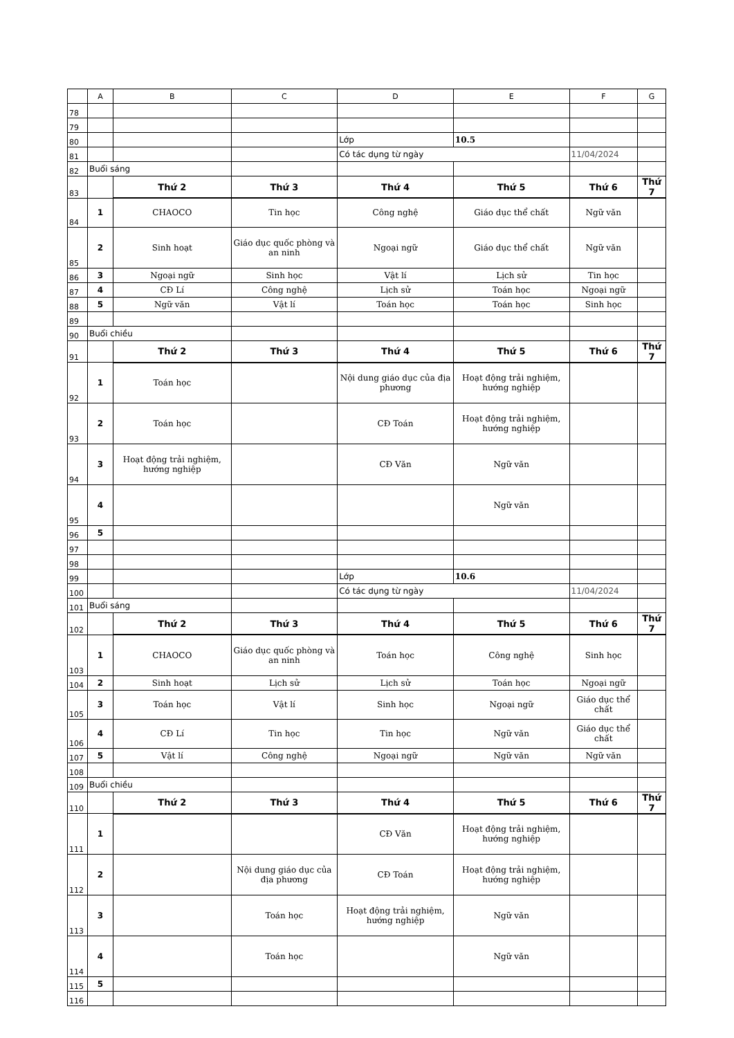| | A | B | C | D | E | F | G |
| --- | --- | --- | --- | --- | --- | --- | --- |
| 78 | | | | | | | |
| 79 | | | | | | | |
| 80 | | | | Lớp | 10.5 | | |
| 81 | | | | Có tác dụng từ ngày | | 11/04/2024 | |
| 82 | Buổi sáng | | | | | | |
| 83 | | Thứ 2 | Thứ 3 | Thứ 4 | Thứ 5 | Thứ 6 | Thứ 7 |
| 84 | 1 | CHAOCO | Tin học | Công nghệ | Giáo dục thể chất | Ngữ văn | |
| 85 | 2 | Sinh hoạt | Giáo dục quốc phòng và an ninh | Ngoại ngữ | Giáo dục thể chất | Ngữ văn | |
| 86 | 3 | Ngoại ngữ | Sinh học | Vật lí | Lịch sử | Tin học | |
| 87 | 4 | CĐ Lí | Công nghệ | Lịch sử | Toán học | Ngoại ngữ | |
| 88 | 5 | Ngữ văn | Vật lí | Toán học | Toán học | Sinh học | |
| 89 | | | | | | | |
| 90 | Buổi chiều | | | | | | |
| 91 | | Thứ 2 | Thứ 3 | Thứ 4 | Thứ 5 | Thứ 6 | Thứ 7 |
| 92 | 1 | Toán học | | Nội dung giáo dục của địa phương | Hoạt động trải nghiệm, hướng nghiệp | | |
| 93 | 2 | Toán học | | CĐ Toán | Hoạt động trải nghiệm, hướng nghiệp | | |
| 94 | 3 | Hoạt động trải nghiệm, hướng nghiệp | | CĐ Văn | Ngữ văn | | |
| 95 | 4 | | | | Ngữ văn | | |
| 96 | 5 | | | | | | |
| 97 | | | | | | | |
| 98 | | | | | | | |
| 99 | | | | Lớp | 10.6 | | |
| 100 | | | | Có tác dụng từ ngày | | 11/04/2024 | |
| 101 | Buổi sáng | | | | | | |
| 102 | | Thứ 2 | Thứ 3 | Thứ 4 | Thứ 5 | Thứ 6 | Thứ 7 |
| 103 | 1 | CHAOCO | Giáo dục quốc phòng và an ninh | Toán học | Công nghệ | Sinh học | |
| 104 | 2 | Sinh hoạt | Lịch sử | Lịch sử | Toán học | Ngoại ngữ | |
| 105 | 3 | Toán học | Vật lí | Sinh học | Ngoại ngữ | Giáo dục thể chất | |
| 106 | 4 | CĐ Lí | Tin học | Tin học | Ngữ văn | Giáo dục thể chất | |
| 107 | 5 | Vật lí | Công nghệ | Ngoại ngữ | Ngữ văn | Ngữ văn | |
| 108 | | | | | | | |
| 109 | Buổi chiều | | | | | | |
| 110 | | Thứ 2 | Thứ 3 | Thứ 4 | Thứ 5 | Thứ 6 | Thứ 7 |
| 111 | 1 | | | CĐ Văn | Hoạt động trải nghiệm, hướng nghiệp | | |
| 112 | 2 | | Nội dung giáo dục của địa phương | CĐ Toán | Hoạt động trải nghiệm, hướng nghiệp | | |
| 113 | 3 | | Toán học | Hoạt động trải nghiệm, hướng nghiệp | Ngữ văn | | |
| 114 | 4 | | Toán học | | Ngữ văn | | |
| 115 | 5 | | | | | | |
| 116 | | | | | | | |